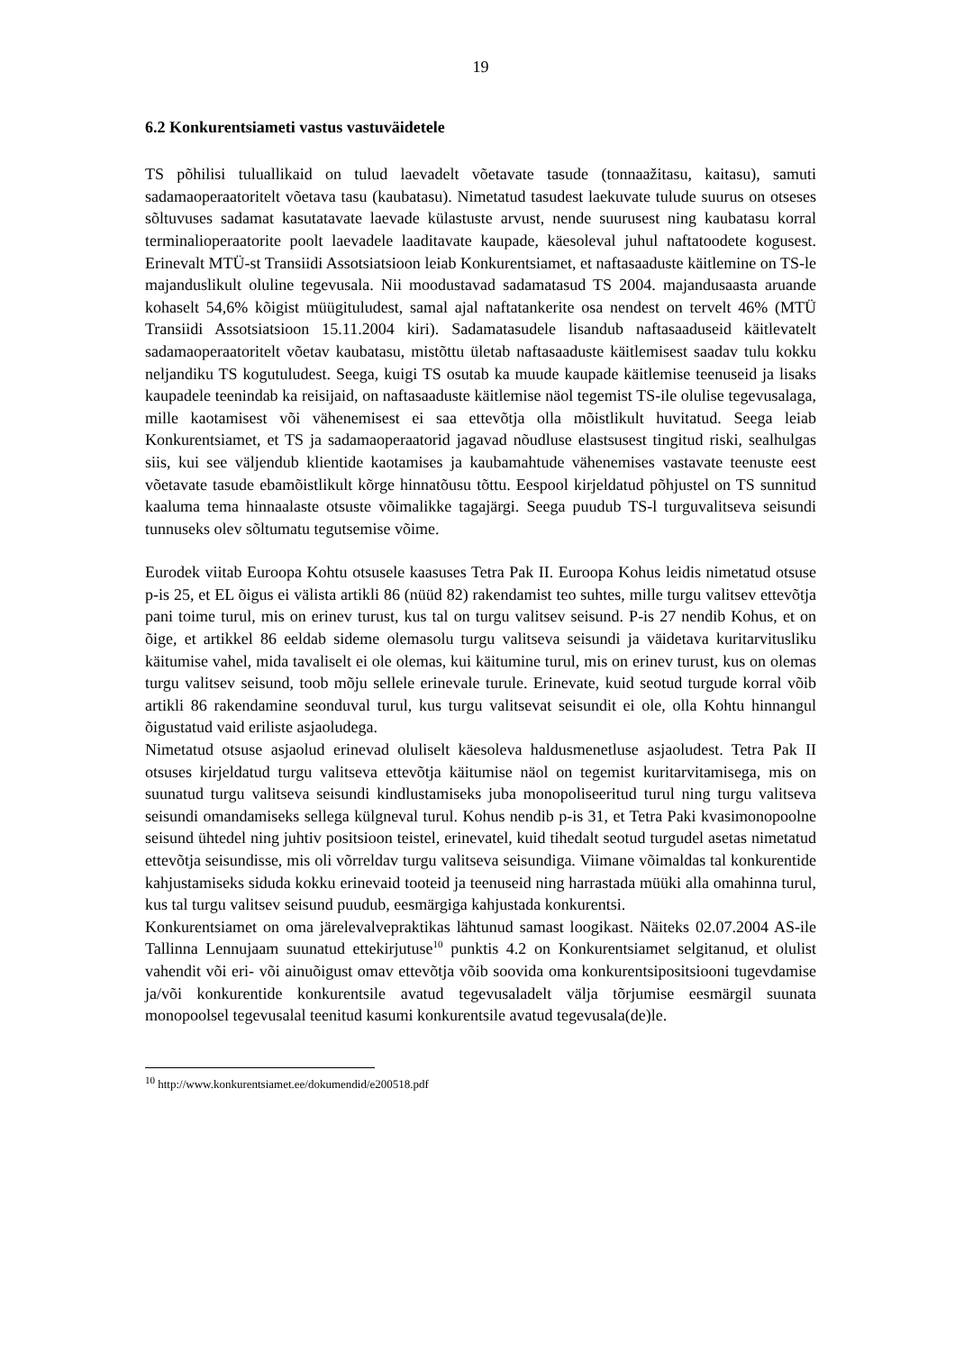19
6.2 Konkurentsiameti vastus vastuväidetele
TS põhilisi tuluallikaid on tulud laevadelt võetavate tasude (tonnaažitasu, kaitasu), samuti sadamaoperaatoritelt võetava tasu (kaubatasu). Nimetatud tasudest laekuvate tulude suurus on otseses sõltuvuses sadamat kasutatavate laevade külastuste arvust, nende suurusest ning kaubatasu korral terminalioperaatorite poolt laevadele laaditavate kaupade, käesoleval juhul naftatoodete kogusest. Erinevalt MTÜ-st Transiidi Assotsiatsioon leiab Konkurentsiamet, et naftasaaduste käitlemine on TS-le majanduslikult oluline tegevusala. Nii moodustavad sadamatasud TS 2004. majandusaasta aruande kohaselt 54,6% kõigist müügituludest, samal ajal naftatankerite osa nendest on tervelt 46% (MTÜ Transiidi Assotsiatsioon 15.11.2004 kiri). Sadamatasudele lisandub naftasaaduseid käitlevatelt sadamaoperaatoritelt võetav kaubatasu, mistõttu ületab naftasaaduste käitlemisest saadav tulu kokku neljandiku TS kogutuludest. Seega, kuigi TS osutab ka muude kaupade käitlemise teenuseid ja lisaks kaupadele teenindab ka reisijaid, on naftasaaduste käitlemise näol tegemist TS-ile olulise tegevusalaga, mille kaotamisest või vähenemisest ei saa ettevõtja olla mõistlikult huvitatud. Seega leiab Konkurentsiamet, et TS ja sadamaoperaatorid jagavad nõudluse elastsusest tingitud riski, sealhulgas siis, kui see väljendub klientide kaotamises ja kaubamahtude vähenemises vastavate teenuste eest võetavate tasude ebamõistlikult kõrge hinnatõusu tõttu. Eespool kirjeldatud põhjustel on TS sunnitud kaaluma tema hinnaalaste otsuste võimalikke tagajärgi. Seega puudub TS-l turguvalitseva seisundi tunnuseks olev sõltumatu tegutsemise võime.
Eurodek viitab Euroopa Kohtu otsusele kaasuses Tetra Pak II. Euroopa Kohus leidis nimetatud otsuse p-is 25, et EL õigus ei välista artikli 86 (nüüd 82) rakendamist teo suhtes, mille turgu valitsev ettevõtja pani toime turul, mis on erinev turust, kus tal on turgu valitsev seisund. P-is 27 nendib Kohus, et on õige, et artikkel 86 eeldab sideme olemasolu turgu valitseva seisundi ja väidetava kuritarvitusliku käitumise vahel, mida tavaliselt ei ole olemas, kui käitumine turul, mis on erinev turust, kus on olemas turgu valitsev seisund, toob mõju sellele erinevale turule. Erinevate, kuid seotud turgude korral võib artikli 86 rakendamine seonduval turul, kus turgu valitsevat seisundit ei ole, olla Kohtu hinnangul õigustatud vaid eriliste asjaoludega.
Nimetatud otsuse asjaolud erinevad oluliselt käesoleva haldusmenetluse asjaoludest. Tetra Pak II otsuses kirjeldatud turgu valitseva ettevõtja käitumise näol on tegemist kuritarvitamisega, mis on suunatud turgu valitseva seisundi kindlustamiseks juba monopoliseeritud turul ning turgu valitseva seisundi omandamiseks sellega külgneval turul. Kohus nendib p-is 31, et Tetra Paki kvasimonopoolne seisund ühtedel ning juhtiv positsioon teistel, erinevatel, kuid tihedalt seotud turgudel asetas nimetatud ettevõtja seisundisse, mis oli võrreldav turgu valitseva seisundiga. Viimane võimaldas tal konkurentide kahjustamiseks siduda kokku erinevaid tooteid ja teenuseid ning harrastada müüki alla omahinna turul, kus tal turgu valitsev seisund puudub, eesmärgiga kahjustada konkurentsi.
Konkurentsiamet on oma järelevalvepraktikas lähtunud samast loogikast. Näiteks 02.07.2004 AS-ile Tallinna Lennujaam suunatud ettekirjutuse<sup>10</sup> punktis 4.2 on Konkurentsiamet selgitanud, et olulist vahendit või eri- või ainuõigust omav ettevõtja võib soovida oma konkurentsipositsiooni tugevdamise ja/või konkurentide konkurentsile avatud tegevusaladelt välja tõrjumise eesmärgil suunata monopoolsel tegevusalal teenitud kasumi konkurentsile avatud tegevusala(de)le.
<sup>10</sup> http://www.konkurentsiamet.ee/dokumendid/e200518.pdf